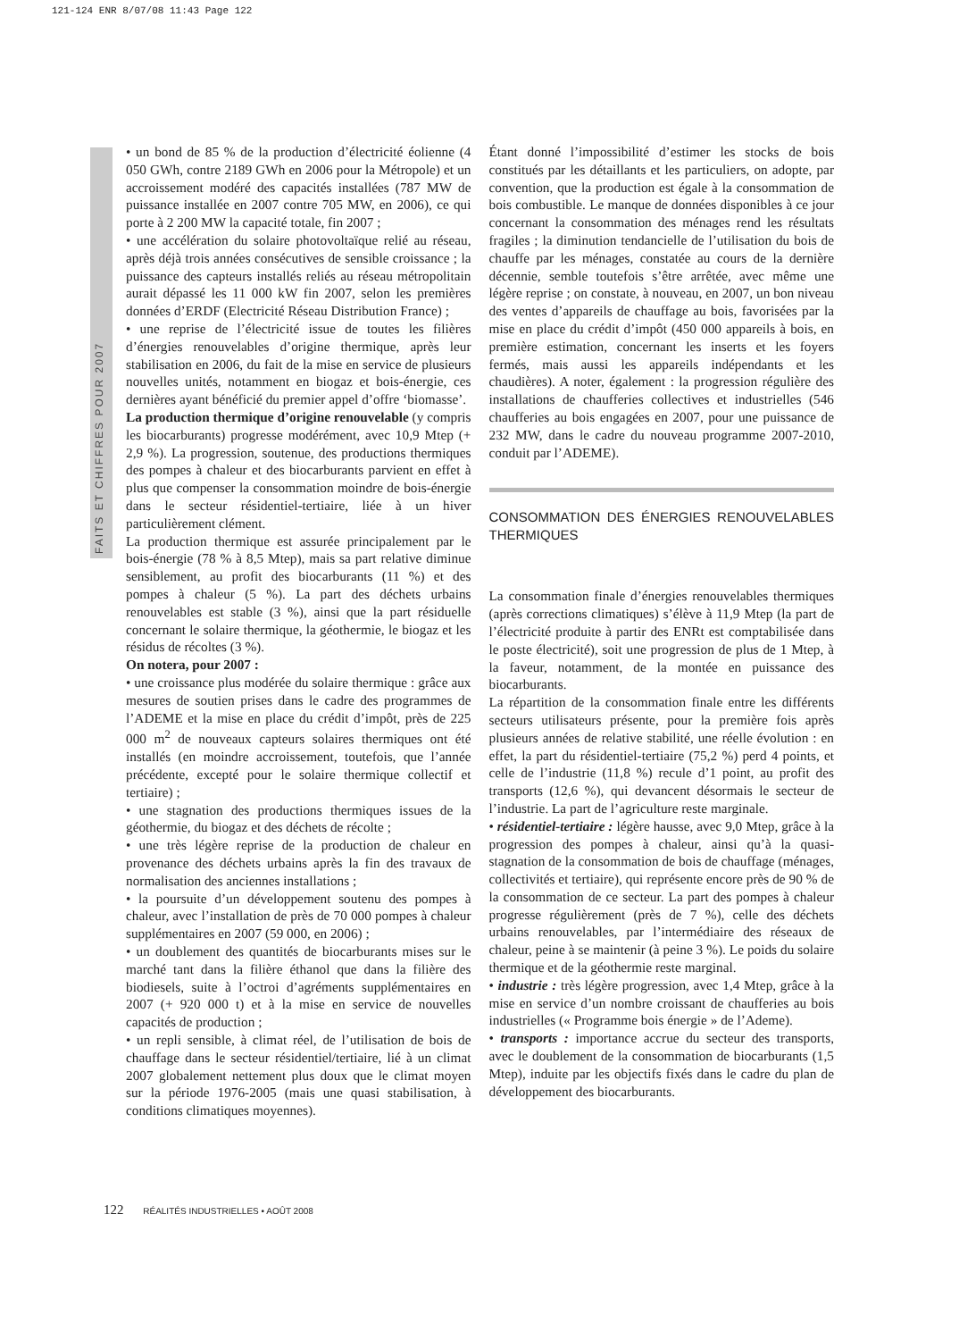121-124 ENR 8/07/08 11:43 Page 122
FAITS ET CHIFFRES POUR 2007
• un bond de 85 % de la production d’électricité éolienne (4 050 GWh, contre 2189 GWh en 2006 pour la Métropole) et un accroissement modéré des capacités installées (787 MW de puissance installée en 2007 contre 705 MW, en 2006), ce qui porte à 2 200 MW la capacité totale, fin 2007 ;
• une accélération du solaire photovoltaïque relié au réseau, après déjà trois années consécutives de sensible croissance ; la puissance des capteurs installés reliés au réseau métropolitain aurait dépassé les 11 000 kW fin 2007, selon les premières données d’ERDF (Electricité Réseau Distribution France) ;
• une reprise de l’électricité issue de toutes les filières d’énergies renouvelables d’origine thermique, après leur stabilisation en 2006, du fait de la mise en service de plusieurs nouvelles unités, notamment en biogaz et bois-énergie, ces dernières ayant bénéficié du premier appel d’offre ‘biomasse’.
La production thermique d’origine renouvelable (y compris les biocarburants) progresse modérément, avec 10,9 Mtep (+ 2,9 %). La progression, soutenue, des productions thermiques des pompes à chaleur et des biocarburants parvient en effet à plus que compenser la consommation moindre de bois-énergie dans le secteur résidentiel-tertiaire, liée à un hiver particulièrement clément.
La production thermique est assurée principalement par le bois-énergie (78 % à 8,5 Mtep), mais sa part relative diminue sensiblement, au profit des biocarburants (11 %) et des pompes à chaleur (5 %). La part des déchets urbains renouvelables est stable (3 %), ainsi que la part résiduelle concernant le solaire thermique, la géothermie, le biogaz et les résidus de récoltes (3 %).
On notera, pour 2007 :
• une croissance plus modérée du solaire thermique : grâce aux mesures de soutien prises dans le cadre des programmes de l’ADEME et la mise en place du crédit d’impôt, près de 225 000 m<sup>2</sup> de nouveaux capteurs solaires thermiques ont été installés (en moindre accroissement, toutefois, que l’année précédente, excepté pour le solaire thermique collectif et tertiaire) ;
• une stagnation des productions thermiques issues de la géothermie, du biogaz et des déchets de récolte ;
• une très légère reprise de la production de chaleur en provenance des déchets urbains après la fin des travaux de normalisation des anciennes installations ;
• la poursuite d’un développement soutenu des pompes à chaleur, avec l’installation de près de 70 000 pompes à chaleur supplémentaires en 2007 (59 000, en 2006) ;
• un doublement des quantités de biocarburants mises sur le marché tant dans la filière éthanol que dans la filière des biodiesels, suite à l’octroi d’agréments supplémentaires en 2007 (+ 920 000 t) et à la mise en service de nouvelles capacités de production ;
• un repli sensible, à climat réel, de l’utilisation de bois de chauffage dans le secteur résidentiel/tertiaire, lié à un climat 2007 globalement nettement plus doux que le climat moyen sur la période 1976-2005 (mais une quasi stabilisation, à conditions climatiques moyennes).
Étant donné l’impossibilité d’estimer les stocks de bois constitués par les détaillants et les particuliers, on adopte, par convention, que la production est égale à la consommation de bois combustible. Le manque de données disponibles à ce jour concernant la consommation des ménages rend les résultats fragiles ; la diminution tendancielle de l’utilisation du bois de chauffe par les ménages, constatée au cours de la dernière décennie, semble toutefois s’être arrêtée, avec même une légère reprise ; on constate, à nouveau, en 2007, un bon niveau des ventes d’appareils de chauffage au bois, favorisées par la mise en place du crédit d’impôt (450 000 appareils à bois, en première estimation, concernant les inserts et les foyers fermés, mais aussi les appareils indépendants et les chaudières). A noter, également : la progression régulière des installations de chaufferies collectives et industrielles (546 chaufferies au bois engagées en 2007, pour une puissance de 232 MW, dans le cadre du nouveau programme 2007-2010, conduit par l’ADEME).
CONSOMMATION DES ÉNERGIES RENOUVELABLES THERMIQUES
La consommation finale d’énergies renouvelables thermiques (après corrections climatiques) s’élève à 11,9 Mtep (la part de l’électricité produite à partir des ENRt est comptabilisée dans le poste électricité), soit une progression de plus de 1 Mtep, à la faveur, notamment, de la montée en puissance des biocarburants.
La répartition de la consommation finale entre les différents secteurs utilisateurs présente, pour la première fois après plusieurs années de relative stabilité, une réelle évolution : en effet, la part du résidentiel-tertiaire (75,2 %) perd 4 points, et celle de l’industrie (11,8 %) recule d’1 point, au profit des transports (12,6 %), qui devancent désormais le secteur de l’industrie. La part de l’agriculture reste marginale.
• résidentiel-tertiaire : légère hausse, avec 9,0 Mtep, grâce à la progression des pompes à chaleur, ainsi qu’à la quasi-stagnation de la consommation de bois de chauffage (ménages, collectivités et tertiaire), qui représente encore près de 90 % de la consommation de ce secteur. La part des pompes à chaleur progresse régulièrement (près de 7 %), celle des déchets urbains renouvelables, par l’intermédiaire des réseaux de chaleur, peine à se maintenir (à peine 3 %). Le poids du solaire thermique et de la géothermie reste marginal.
• industrie : très légère progression, avec 1,4 Mtep, grâce à la mise en service d’un nombre croissant de chaufferies au bois industrielles (« Programme bois énergie » de l’Ademe).
• transports : importance accrue du secteur des transports, avec le doublement de la consommation de biocarburants (1,5 Mtep), induite par les objectifs fixés dans le cadre du plan de développement des biocarburants.
122 RÉALITÉS INDUSTRIELLES • AOÛT 2008